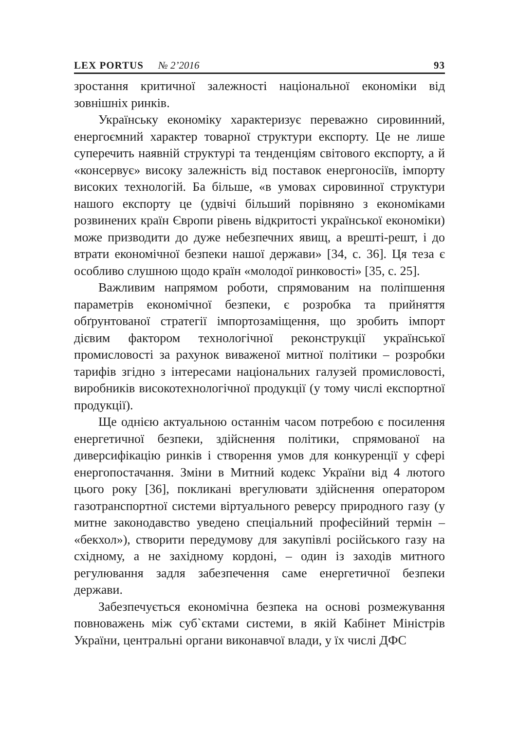LEX PORTUS № 2’2016 93
зростання критичної залежності національної економіки від зовнішніх ринків.
Українську економіку характеризує переважно сировинний, енергоємний характер товарної структури експорту. Це не лише суперечить наявній структурі та тенденціям світового експорту, а й «консервує» високу залежність від поставок енергоносіїв, імпорту високих технологій. Ба більше, «в умовах сировинної структури нашого експорту це (удвічі більший порівняно з економіками розвинених країн Європи рівень відкритості української економіки) може призводити до дуже небезпечних явищ, а врешті-решт, і до втрати економічної безпеки нашої держави» [34, с. 36]. Ця теза є особливо слушною щодо країн «молодої ринковості» [35, с. 25].
Важливим напрямом роботи, спрямованим на поліпшення параметрів економічної безпеки, є розробка та прийняття обґрунтованої стратегії імпортозаміщення, що зробить імпорт дієвим фактором технологічної реконструкції української промисловості за рахунок виваженої митної політики – розробки тарифів згідно з інтересами національних галузей промисловості, виробників високотехнологічної продукції (у тому числі експортної продукції).
Ще однією актуальною останнім часом потребою є посилення енергетичної безпеки, здійснення політики, спрямованої на диверсифікацію ринків і створення умов для конкуренції у сфері енергопостачання. Зміни в Митний кодекс України від 4 лютого цього року [36], покликані врегулювати здійснення оператором газотранспортної системи віртуального реверсу природного газу (у митне законодавство уведено спеціальний професійний термін – «бекхол»), створити передумову для закупівлі російського газу на східному, а не західному кордоні, – один із заходів митного регулювання задля забезпечення саме енергетичної безпеки держави.
Забезпечується економічна безпека на основі розмежування повноважень між суб`єктами системи, в якій Кабінет Міністрів України, центральні органи виконавчої влади, у їх числі ДФС